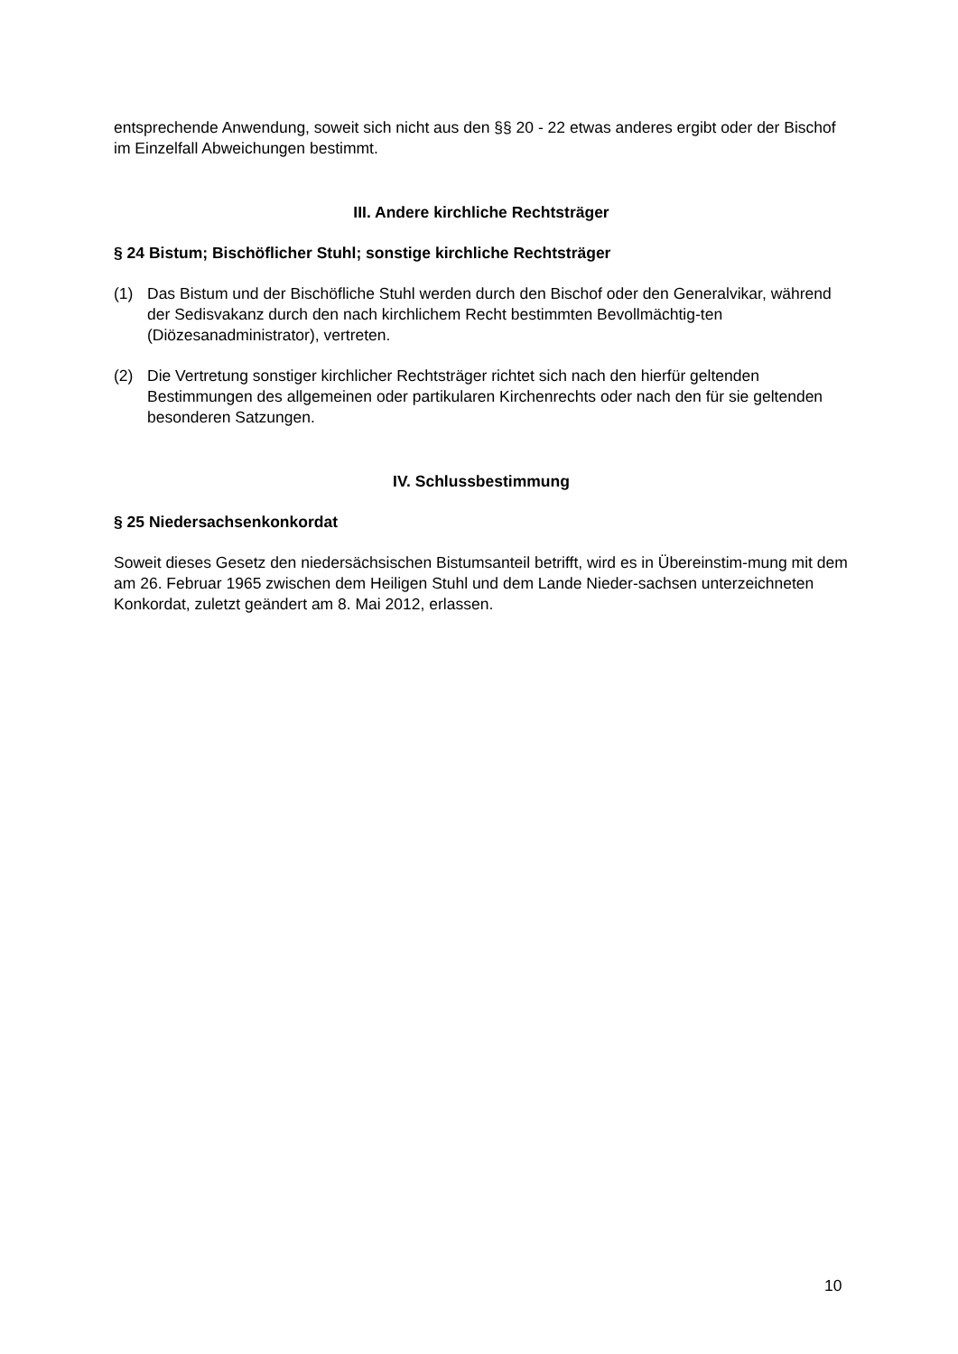entsprechende Anwendung, soweit sich nicht aus den §§ 20 - 22 etwas anderes ergibt oder der Bischof im Einzelfall Abweichungen bestimmt.
III. Andere kirchliche Rechtsträger
§ 24 Bistum; Bischöflicher Stuhl; sonstige kirchliche Rechtsträger
(1) Das Bistum und der Bischöfliche Stuhl werden durch den Bischof oder den Generalvikar, während der Sedisvakanz durch den nach kirchlichem Recht bestimmten Bevollmächtig-ten (Diözesanadministrator), vertreten.
(2) Die Vertretung sonstiger kirchlicher Rechtsträger richtet sich nach den hierfür geltenden Bestimmungen des allgemeinen oder partikularen Kirchenrechts oder nach den für sie geltenden besonderen Satzungen.
IV. Schlussbestimmung
§ 25 Niedersachsenkonkordat
Soweit dieses Gesetz den niedersächsischen Bistumsanteil betrifft, wird es in Übereinstim-mung mit dem am 26. Februar 1965 zwischen dem Heiligen Stuhl und dem Lande Nieder-sachsen unterzeichneten Konkordat, zuletzt geändert am 8. Mai 2012, erlassen.
10